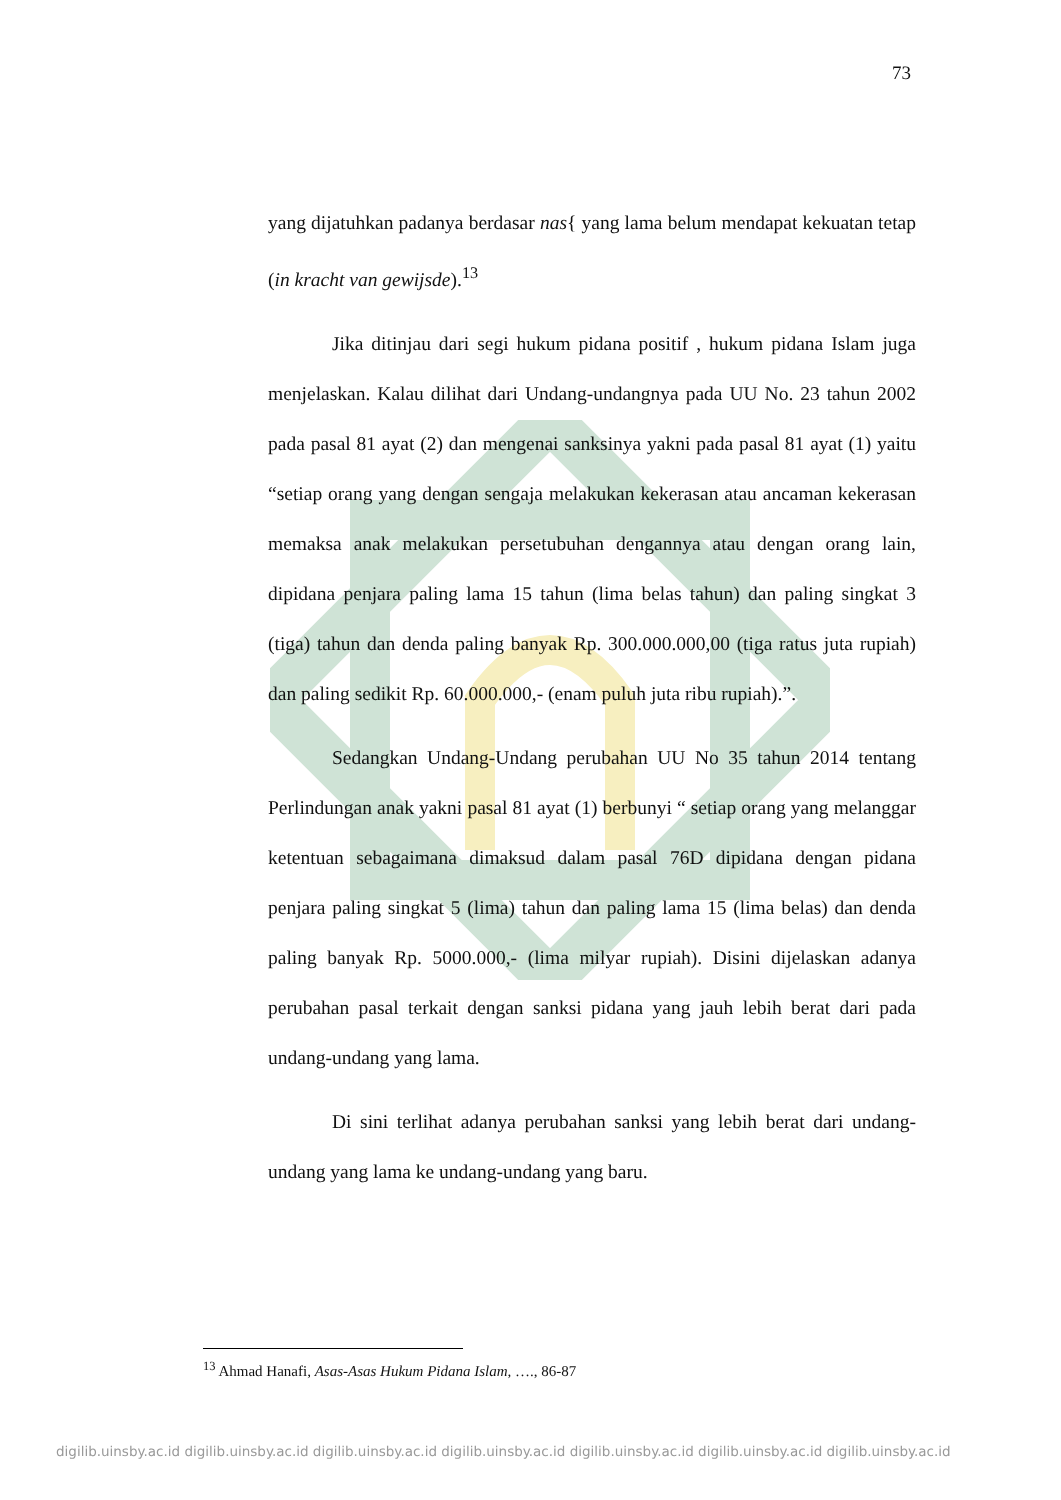73
yang dijatuhkan padanya berdasar nas{ yang lama belum mendapat kekuatan tetap (in kracht van gewijsde).<sup>13</sup>
Jika ditinjau dari segi hukum pidana positif , hukum pidana Islam juga menjelaskan. Kalau dilihat dari Undang-undangnya pada UU No. 23 tahun 2002 pada pasal 81 ayat (2) dan mengenai sanksinya yakni pada pasal 81 ayat (1) yaitu “setiap orang yang dengan sengaja melakukan kekerasan atau ancaman kekerasan memaksa anak melakukan persetubuhan dengannya atau dengan orang lain, dipidana penjara paling lama 15 tahun (lima belas tahun) dan paling singkat 3 (tiga) tahun dan denda paling banyak Rp. 300.000.000,00 (tiga ratus juta rupiah) dan paling sedikit Rp. 60.000.000,- (enam puluh juta ribu rupiah).”.
Sedangkan Undang-Undang perubahan UU No 35 tahun 2014 tentang Perlindungan anak yakni pasal 81 ayat (1) berbunyi “ setiap orang yang melanggar ketentuan sebagaimana dimaksud dalam pasal 76D dipidana dengan pidana penjara paling singkat 5 (lima) tahun dan paling lama 15 (lima belas) dan denda paling banyak Rp. 5000.000,- (lima milyar rupiah). Disini dijelaskan adanya perubahan pasal terkait dengan sanksi pidana yang jauh lebih berat dari pada undang-undang yang lama.
Di sini terlihat adanya perubahan sanksi yang lebih berat dari undang-undang yang lama ke undang-undang yang baru.
<sup>13</sup> Ahmad Hanafi, Asas-Asas Hukum Pidana Islam, …., 86-87
digilib.uinsby.ac.id digilib.uinsby.ac.id digilib.uinsby.ac.id digilib.uinsby.ac.id digilib.uinsby.ac.id digilib.uinsby.ac.id digilib.uinsby.ac.id